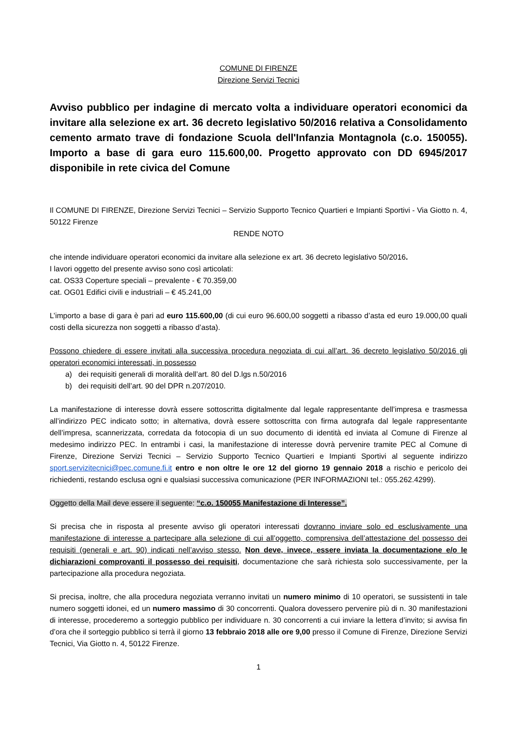COMUNE DI FIRENZE
Direzione Servizi Tecnici
Avviso pubblico per indagine di mercato volta a individuare operatori economici da invitare alla selezione ex art. 36 decreto legislativo 50/2016 relativa a Consolidamento cemento armato trave di fondazione Scuola dell'Infanzia Montagnola (c.o. 150055). Importo a base di gara euro 115.600,00. Progetto approvato con DD 6945/2017 disponibile in rete civica del Comune
Il COMUNE DI FIRENZE, Direzione Servizi Tecnici – Servizio Supporto Tecnico Quartieri e Impianti Sportivi - Via Giotto n. 4, 50122 Firenze
RENDE NOTO
che intende individuare operatori economici da invitare alla selezione ex art. 36 decreto legislativo 50/2016.
I lavori oggetto del presente avviso sono così articolati:
cat. OS33 Coperture speciali – prevalente - € 70.359,00
cat. OG01 Edifici civili e industriali – € 45.241,00
L’importo a base di gara è pari ad euro 115.600,00 (di cui euro 96.600,00 soggetti a ribasso d’asta ed euro 19.000,00 quali costi della sicurezza non soggetti a ribasso d’asta).
Possono chiedere di essere invitati alla successiva procedura negoziata di cui all’art. 36 decreto legislativo 50/2016 gli operatori economici interessati, in possesso
a) dei requisiti generali di moralità dell’art. 80 del D.lgs n.50/2016
b) dei requisiti dell’art. 90 del DPR n.207/2010.
La manifestazione di interesse dovrà essere sottoscritta digitalmente dal legale rappresentante dell’impresa e trasmessa all’indirizzo PEC indicato sotto; in alternativa, dovrà essere sottoscritta con firma autografa dal legale rappresentante dell’impresa, scannerizzata, corredata da fotocopia di un suo documento di identità ed inviata al Comune di Firenze al medesimo indirizzo PEC. In entrambi i casi, la manifestazione di interesse dovrà pervenire tramite PEC al Comune di Firenze, Direzione Servizi Tecnici – Servizio Supporto Tecnico Quartieri e Impianti Sportivi al seguente indirizzo sport.servizitecnici@pec.comune.fi.it entro e non oltre le ore 12 del giorno 19 gennaio 2018 a rischio e pericolo dei richiedenti, restando esclusa ogni e qualsiasi successiva comunicazione (PER INFORMAZIONI tel.: 055.262.4299).
Oggetto della Mail deve essere il seguente: “c.o. 150055 Manifestazione di Interesse”.
Si precisa che in risposta al presente avviso gli operatori interessati dovranno inviare solo ed esclusivamente una manifestazione di interesse a partecipare alla selezione di cui all’oggetto, comprensiva dell’attestazione del possesso dei requisiti (generali e art. 90) indicati nell’avviso stesso. Non deve, invece, essere inviata la documentazione e/o le dichiarazioni comprovanti il possesso dei requisiti, documentazione che sarà richiesta solo successivamente, per la partecipazione alla procedura negoziata.
Si precisa, inoltre, che alla procedura negoziata verranno invitati un numero minimo di 10 operatori, se sussistenti in tale numero soggetti idonei, ed un numero massimo di 30 concorrenti. Qualora dovessero pervenire più di n. 30 manifestazioni di interesse, procederemo a sorteggio pubblico per individuare n. 30 concorrenti a cui inviare la lettera d’invito; si avvisa fin d’ora che il sorteggio pubblico si terrà il giorno 13 febbraio 2018 alle ore 9,00 presso il Comune di Firenze, Direzione Servizi Tecnici, Via Giotto n. 4, 50122 Firenze.
1